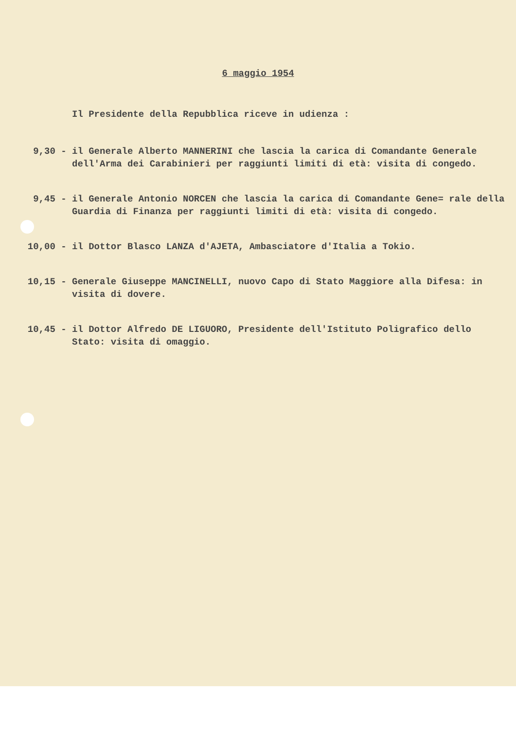6 maggio 1954
Il Presidente della Repubblica riceve in udienza :
9,30 -
il Generale Alberto MANNERINI che lascia la carica di Comandante Generale dell'Arma dei Carabinieri per raggiunti limiti di età: visita di congedo.
9,45 -
il Generale Antonio NORCEN che lascia la carica di Comandante Gene= rale della Guardia di Finanza per raggiunti limiti di età: visita di congedo.
10,00 -
il Dottor Blasco LANZA d'AJETA, Ambasciatore d'Italia a Tokio.
10,15 -
Generale Giuseppe MANCINELLI, nuovo Capo di Stato Maggiore alla Difesa: in visita di dovere.
10,45 -
il Dottor Alfredo DE LIGUORO, Presidente dell'Istituto Poligrafico dello Stato: visita di omaggio.